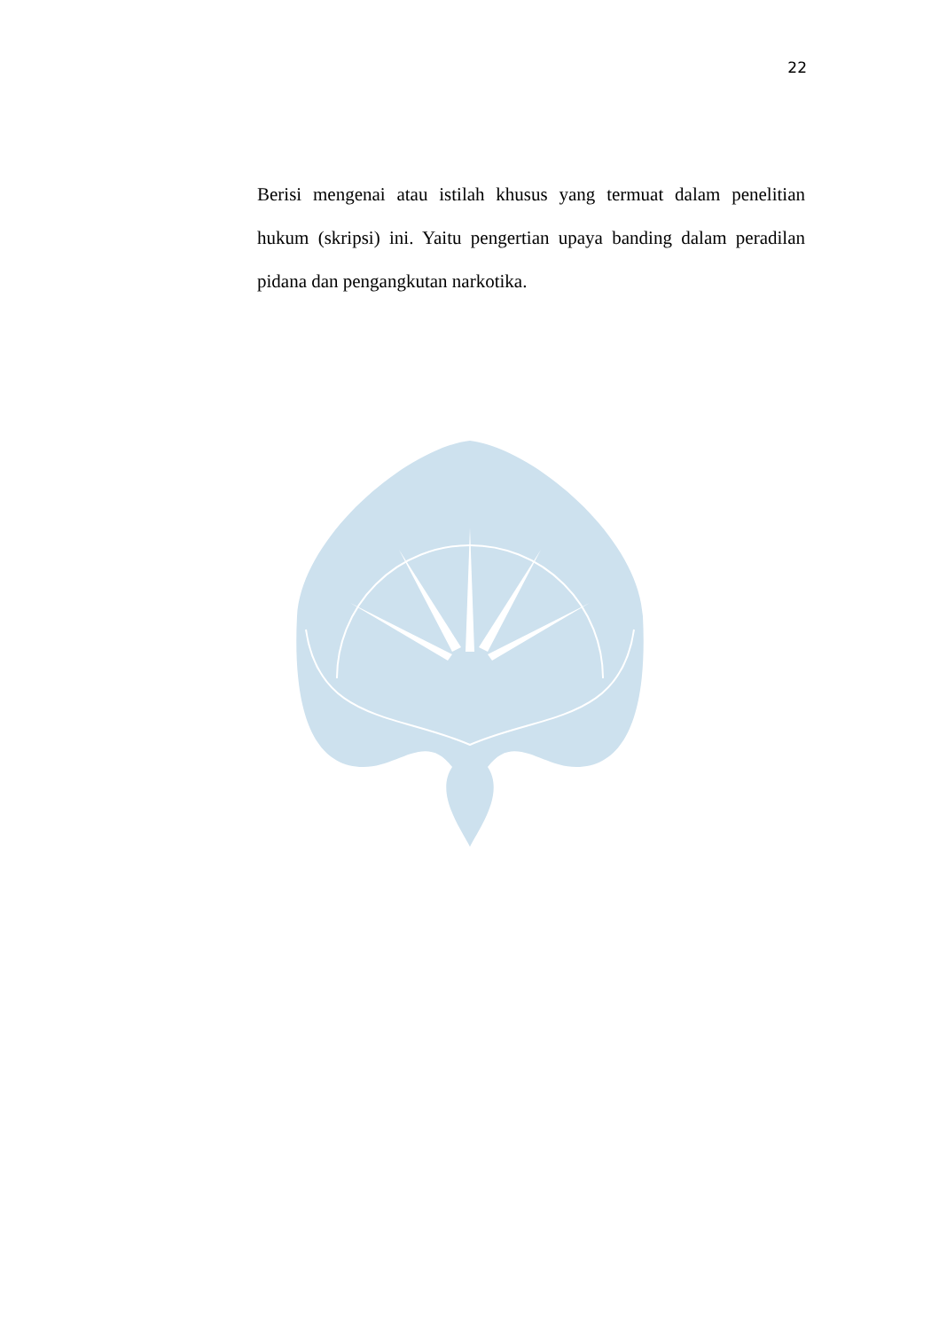22
Berisi mengenai atau istilah khusus yang termuat dalam penelitian hukum (skripsi) ini. Yaitu pengertian upaya banding dalam peradilan pidana dan pengangkutan narkotika.